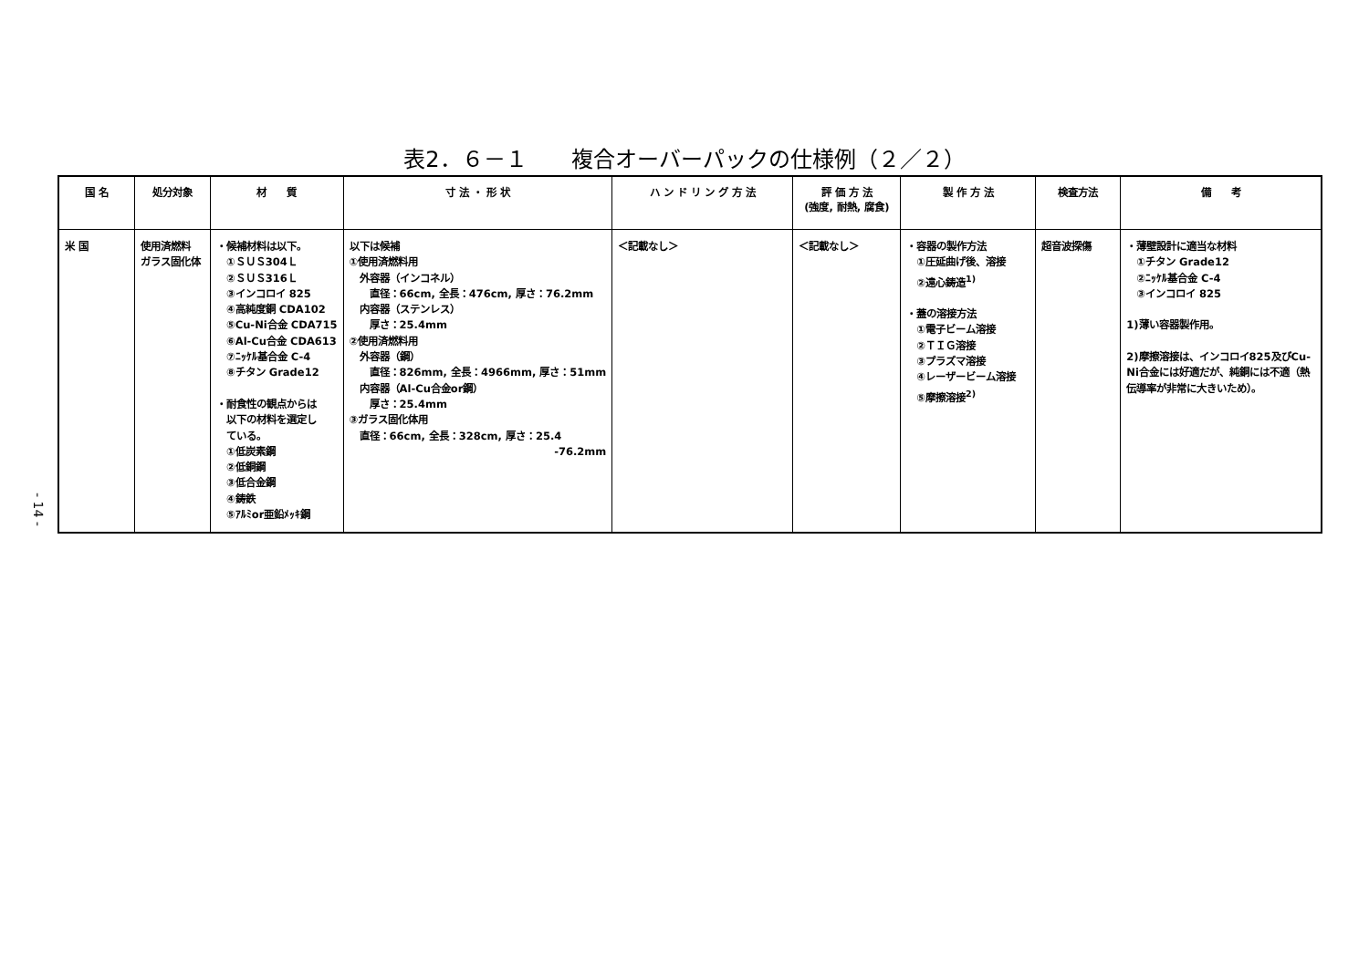表2．６－１　　複合オーバーパックの仕様例（２／２）
| 国 名 | 処分対象 | 材 質 | 寸 法 ・ 形 状 | ハ ン ド リ ン グ 方 法 | 評 価 方 法 (強度, 耐熱, 腐食) | 製 作 方 法 | 検査方法 | 備 考 |
| --- | --- | --- | --- | --- | --- | --- | --- | --- |
| 米 国 | 使用済燃料 ガラス固化体 | ・候補材料は以下。 ①ＳＵＳ304Ｌ ②ＳＵＳ316Ｌ ③インコロイ 825 ④高純度銅 CDA102 ⑤Cu-Ni合金 CDA715 ⑥Al-Cu合金 CDA613 ⑦ﾆｯｹﾙ基合金 C-4 ⑧チタン Grade12 ・耐食性の観点からは 以下の材料を選定し ている。 ①低炭素鋼 ②低銅鋼 ③低合金鋼 ④鋳鉄 ⑤ｱﾙﾐor亜鉛ﾒｯｷ鋼 | 以下は候補 ①使用済燃料用 外容器（インコネル） 直径：66cm, 全長：476cm, 厚さ：76.2mm 内容器（ステンレス） 厚さ：25.4mm ②使用済燃料用 外容器（鋼） 直径：826mm, 全長：4966mm, 厚さ：51mm 内容器（Al-Cu合金or鋼） 厚さ：25.4mm ③ガラス固化体用 直径：66cm, 全長：328cm, 厚さ：25.4 -76.2mm | ＜記載なし＞ | ＜記載なし＞ | ・容器の製作方法 ①圧延曲げ後、溶接 ②遠心鋳造<sup>1)</sup> ・蓋の溶接方法 ①電子ビーム溶接 ②ＴＩＧ溶接 ③プラズマ溶接 ④レーザービーム溶接 ⑤摩擦溶接<sup>2)</sup> | 超音波探傷 | ・薄壁設計に適当な材料 ①チタン Grade12 ②ﾆｯｹﾙ基合金 C-4 ③インコロイ 825 1)薄い容器製作用。 2)摩擦溶接は、インコロイ825及びCu-Ni合金には好適だが、純銅には不適（熱伝導率が非常に大きいため）。 |
- 14 -